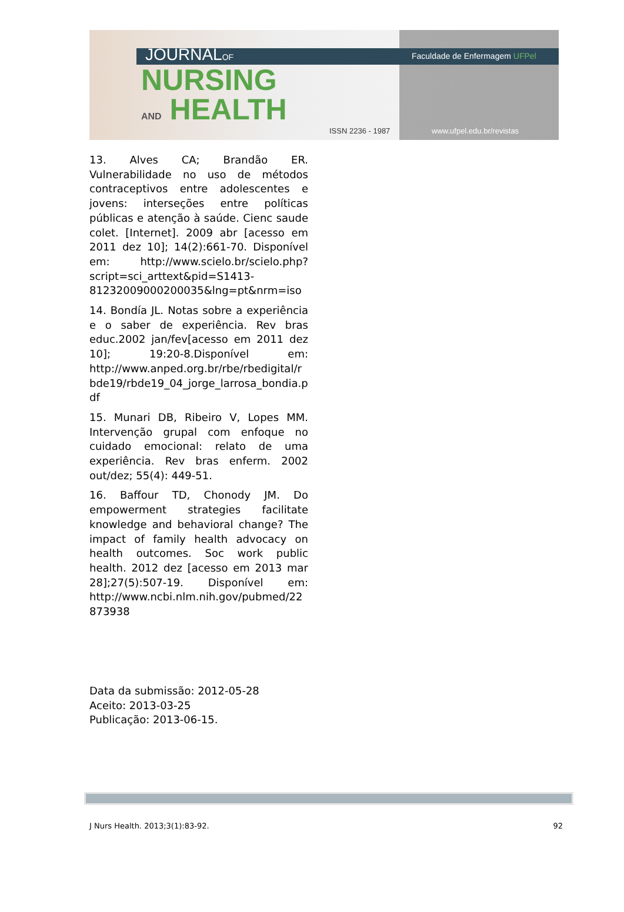JOURNALOF Faculdade de Enfermagem UFPel
NURSING
AND HEALTH
ISSN 2236 - 1987 www.ufpel.edu.br/revistas
13. Alves CA; Brandão ER. Vulnerabilidade no uso de métodos contraceptivos entre adolescentes e jovens: interseções entre políticas públicas e atenção à saúde. Cienc saude colet. [Internet]. 2009 abr [acesso em 2011 dez 10]; 14(2):661-70. Disponível em: http://www.scielo.br/scielo.php?script=sci_arttext&pid=S1413-81232009000200035&lng=pt&nrm=iso
14. Bondía JL. Notas sobre a experiência e o saber de experiência. Rev bras educ.2002 jan/fev[acesso em 2011 dez 10]; 19:20-8.Disponível em: http://www.anped.org.br/rbe/rbedigital/rbde19/rbde19_04_jorge_larrosa_bondia.pdf
15. Munari DB, Ribeiro V, Lopes MM. Intervenção grupal com enfoque no cuidado emocional: relato de uma experiência. Rev bras enferm. 2002 out/dez; 55(4): 449-51.
16. Baffour TD, Chonody JM. Do empowerment strategies facilitate knowledge and behavioral change? The impact of family health advocacy on health outcomes. Soc work public health. 2012 dez [acesso em 2013 mar 28];27(5):507-19. Disponível em: http://www.ncbi.nlm.nih.gov/pubmed/22873938
Data da submissão: 2012-05-28
Aceito: 2013-03-25
Publicação: 2013-06-15.
J Nurs Health. 2013;3(1):83-92. 92